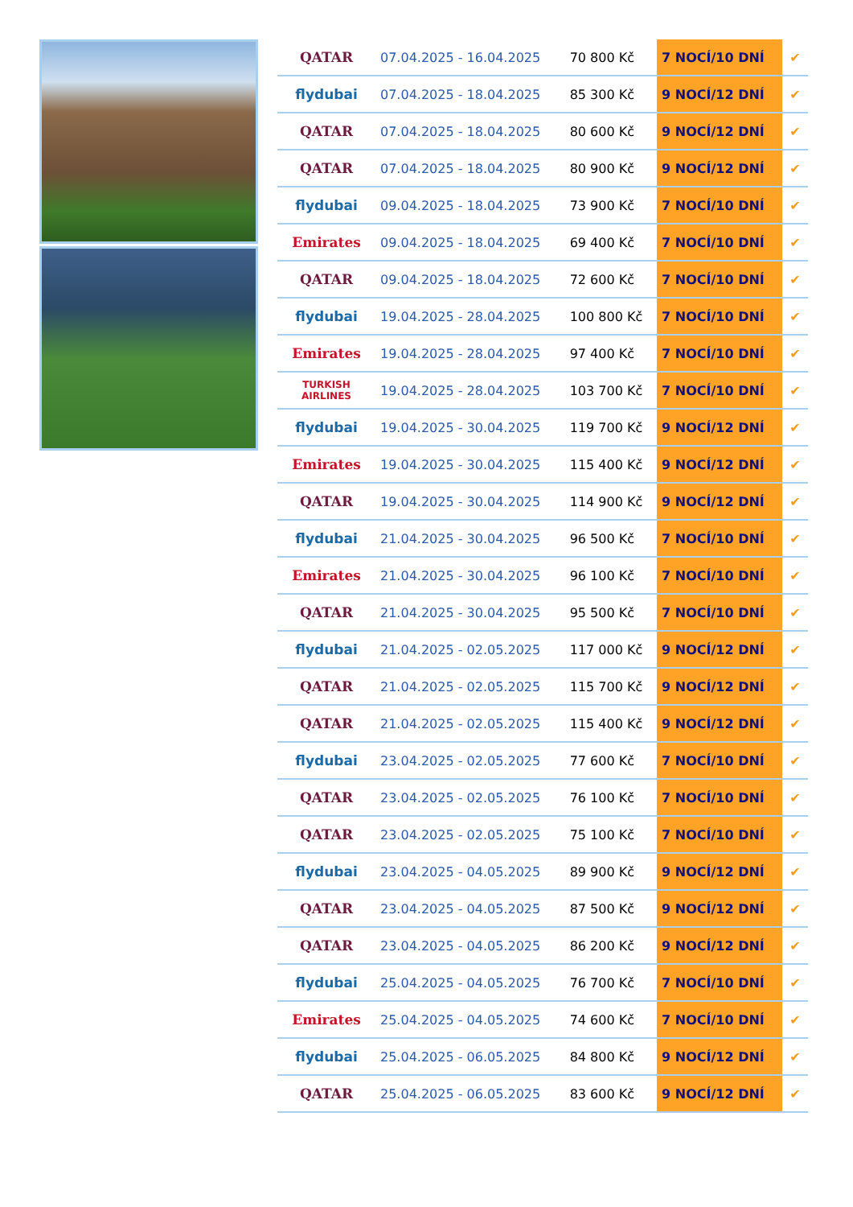| QATAR | 07.04.2025 - 16.04.2025 | 70 800 Kč | 7 NOCÍ/10 DNÍ | ✔ |
| flydubai | 07.04.2025 - 18.04.2025 | 85 300 Kč | 9 NOCÍ/12 DNÍ | ✔ |
| QATAR | 07.04.2025 - 18.04.2025 | 80 600 Kč | 9 NOCÍ/12 DNÍ | ✔ |
| QATAR | 07.04.2025 - 18.04.2025 | 80 900 Kč | 9 NOCÍ/12 DNÍ | ✔ |
| flydubai | 09.04.2025 - 18.04.2025 | 73 900 Kč | 7 NOCÍ/10 DNÍ | ✔ |
| Emirates | 09.04.2025 - 18.04.2025 | 69 400 Kč | 7 NOCÍ/10 DNÍ | ✔ |
| QATAR | 09.04.2025 - 18.04.2025 | 72 600 Kč | 7 NOCÍ/10 DNÍ | ✔ |
| flydubai | 19.04.2025 - 28.04.2025 | 100 800 Kč | 7 NOCÍ/10 DNÍ | ✔ |
| Emirates | 19.04.2025 - 28.04.2025 | 97 400 Kč | 7 NOCÍ/10 DNÍ | ✔ |
| TURKISH AIRLINES | 19.04.2025 - 28.04.2025 | 103 700 Kč | 7 NOCÍ/10 DNÍ | ✔ |
| flydubai | 19.04.2025 - 30.04.2025 | 119 700 Kč | 9 NOCÍ/12 DNÍ | ✔ |
| Emirates | 19.04.2025 - 30.04.2025 | 115 400 Kč | 9 NOCÍ/12 DNÍ | ✔ |
| QATAR | 19.04.2025 - 30.04.2025 | 114 900 Kč | 9 NOCÍ/12 DNÍ | ✔ |
| flydubai | 21.04.2025 - 30.04.2025 | 96 500 Kč | 7 NOCÍ/10 DNÍ | ✔ |
| Emirates | 21.04.2025 - 30.04.2025 | 96 100 Kč | 7 NOCÍ/10 DNÍ | ✔ |
| QATAR | 21.04.2025 - 30.04.2025 | 95 500 Kč | 7 NOCÍ/10 DNÍ | ✔ |
| flydubai | 21.04.2025 - 02.05.2025 | 117 000 Kč | 9 NOCÍ/12 DNÍ | ✔ |
| QATAR | 21.04.2025 - 02.05.2025 | 115 700 Kč | 9 NOCÍ/12 DNÍ | ✔ |
| QATAR | 21.04.2025 - 02.05.2025 | 115 400 Kč | 9 NOCÍ/12 DNÍ | ✔ |
| flydubai | 23.04.2025 - 02.05.2025 | 77 600 Kč | 7 NOCÍ/10 DNÍ | ✔ |
| QATAR | 23.04.2025 - 02.05.2025 | 76 100 Kč | 7 NOCÍ/10 DNÍ | ✔ |
| QATAR | 23.04.2025 - 02.05.2025 | 75 100 Kč | 7 NOCÍ/10 DNÍ | ✔ |
| flydubai | 23.04.2025 - 04.05.2025 | 89 900 Kč | 9 NOCÍ/12 DNÍ | ✔ |
| QATAR | 23.04.2025 - 04.05.2025 | 87 500 Kč | 9 NOCÍ/12 DNÍ | ✔ |
| QATAR | 23.04.2025 - 04.05.2025 | 86 200 Kč | 9 NOCÍ/12 DNÍ | ✔ |
| flydubai | 25.04.2025 - 04.05.2025 | 76 700 Kč | 7 NOCÍ/10 DNÍ | ✔ |
| Emirates | 25.04.2025 - 04.05.2025 | 74 600 Kč | 7 NOCÍ/10 DNÍ | ✔ |
| flydubai | 25.04.2025 - 06.05.2025 | 84 800 Kč | 9 NOCÍ/12 DNÍ | ✔ |
| QATAR | 25.04.2025 - 06.05.2025 | 83 600 Kč | 9 NOCÍ/12 DNÍ | ✔ |